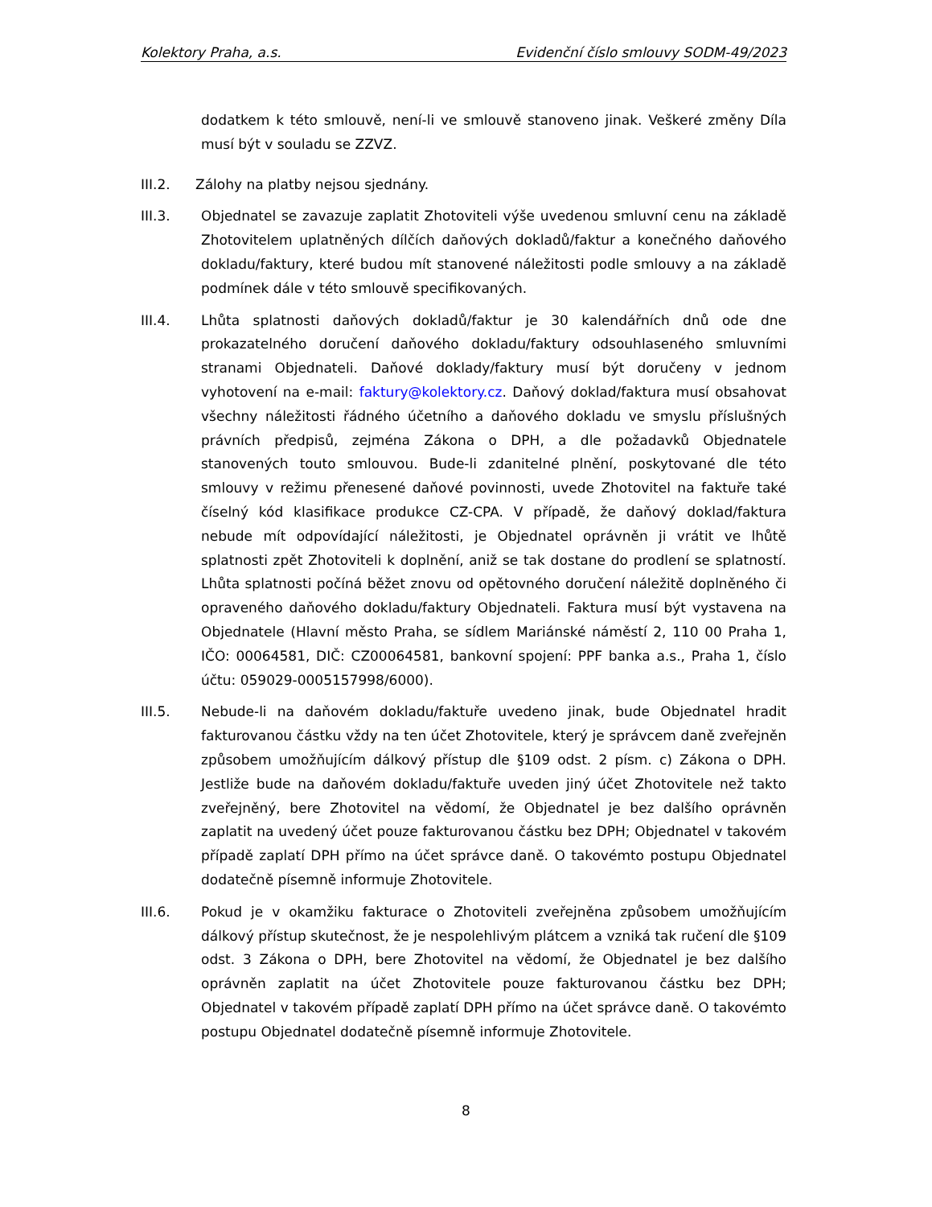Kolektory Praha, a.s. Evidenční číslo smlouvy SODM-49/2023
dodatkem k této smlouvě, není-li ve smlouvě stanoveno jinak. Veškeré změny Díla musí být v souladu se ZZVZ.
III.2. Zálohy na platby nejsou sjednány.
III.3. Objednatel se zavazuje zaplatit Zhotoviteli výše uvedenou smluvní cenu na základě Zhotovitelem uplatněných dílčích daňových dokladů/faktur a konečného daňového dokladu/faktury, které budou mít stanovené náležitosti podle smlouvy a na základě podmínek dále v této smlouvě specifikovaných.
III.4. Lhůta splatnosti daňových dokladů/faktur je 30 kalendářních dnů ode dne prokazatelného doručení daňového dokladu/faktury odsouhlaseného smluvními stranami Objednateli. Daňové doklady/faktury musí být doručeny v jednom vyhotovení na e-mail: faktury@kolektory.cz. Daňový doklad/faktura musí obsahovat všechny náležitosti řádného účetního a daňového dokladu ve smyslu příslušných právních předpisů, zejména Zákona o DPH, a dle požadavků Objednatele stanovených touto smlouvou. Bude-li zdanitelné plnění, poskytované dle této smlouvy v režimu přenesené daňové povinnosti, uvede Zhotovitel na faktuře také číselný kód klasifikace produkce CZ-CPA. V případě, že daňový doklad/faktura nebude mít odpovídající náležitosti, je Objednatel oprávněn ji vrátit ve lhůtě splatnosti zpět Zhotoviteli k doplnění, aniž se tak dostane do prodlení se splatností. Lhůta splatnosti počíná běžet znovu od opětovného doručení náležitě doplněného či opraveného daňového dokladu/faktury Objednateli. Faktura musí být vystavena na Objednatele (Hlavní město Praha, se sídlem Mariánské náměstí 2, 110 00 Praha 1, IČO: 00064581, DIČ: CZ00064581, bankovní spojení: PPF banka a.s., Praha 1, číslo účtu: 059029-0005157998/6000).
III.5. Nebude-li na daňovém dokladu/faktuře uvedeno jinak, bude Objednatel hradit fakturovanou částku vždy na ten účet Zhotovitele, který je správcem daně zveřejněn způsobem umožňujícím dálkový přístup dle §109 odst. 2 písm. c) Zákona o DPH. Jestliže bude na daňovém dokladu/faktuře uveden jiný účet Zhotovitele než takto zveřejněný, bere Zhotovitel na vědomí, že Objednatel je bez dalšího oprávněn zaplatit na uvedený účet pouze fakturovanou částku bez DPH; Objednatel v takovém případě zaplatí DPH přímo na účet správce daně. O takovémto postupu Objednatel dodatečně písemně informuje Zhotovitele.
III.6. Pokud je v okamžiku fakturace o Zhotoviteli zveřejněna způsobem umožňujícím dálkový přístup skutečnost, že je nespolehlivým plátcem a vzniká tak ručení dle §109 odst. 3 Zákona o DPH, bere Zhotovitel na vědomí, že Objednatel je bez dalšího oprávněn zaplatit na účet Zhotovitele pouze fakturovanou částku bez DPH; Objednatel v takovém případě zaplatí DPH přímo na účet správce daně. O takovémto postupu Objednatel dodatečně písemně informuje Zhotovitele.
8